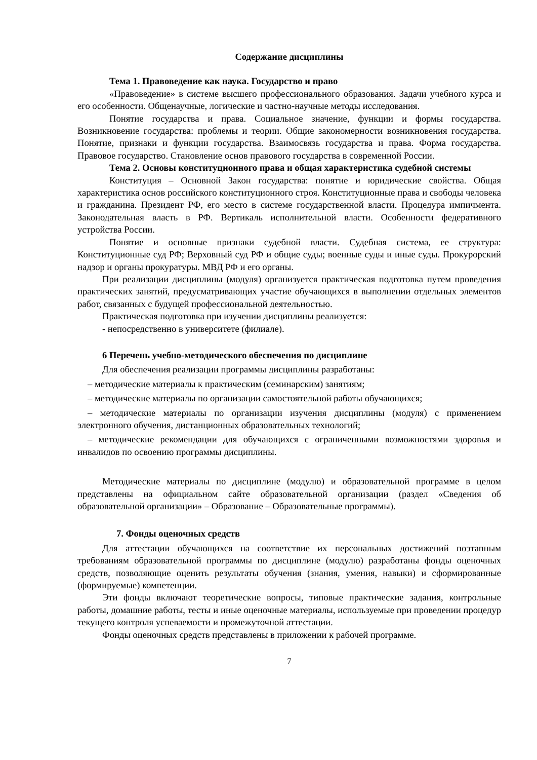Содержание дисциплины
Тема 1. Правоведение как наука. Государство и право
«Правоведение» в системе высшего профессионального образования. Задачи учебного курса и его особенности. Общенаучные, логические и частно-научные методы исследования.
Понятие государства и права. Социальное значение, функции и формы государства. Возникновение государства: проблемы и теории. Общие закономерности возникновения государства. Понятие, признаки и функции государства. Взаимосвязь государства и права. Форма государства. Правовое государство. Становление основ правового государства в современной России.
Тема 2. Основы конституционного права и общая характеристика судебной системы
Конституция – Основной Закон государства: понятие и юридические свойства. Общая характеристика основ российского конституционного строя. Конституционные права и свободы человека и гражданина. Президент РФ, его место в системе государственной власти. Процедура импичмента. Законодательная власть в РФ. Вертикаль исполнительной власти. Особенности федеративного устройства России.
Понятие и основные признаки судебной власти. Судебная система, ее структура: Конституционные суд РФ; Верховный суд РФ и общие суды; военные суды и иные суды. Прокурорский надзор и органы прокуратуры. МВД РФ и его органы.
При реализации дисциплины (модуля) организуется практическая подготовка путем проведения практических занятий, предусматривающих участие обучающихся в выполнении отдельных элементов работ, связанных с будущей профессиональной деятельностью.
Практическая подготовка при изучении дисциплины реализуется:
- непосредственно в университете (филиале).
6 Перечень учебно-методического обеспечения по дисциплине
Для обеспечения реализации программы дисциплины разработаны:
– методические материалы к практическим (семинарским) занятиям;
– методические материалы по организации самостоятельной работы обучающихся;
– методические материалы по организации изучения дисциплины (модуля) с применением электронного обучения, дистанционных образовательных технологий;
– методические рекомендации для обучающихся с ограниченными возможностями здоровья и инвалидов по освоению программы дисциплины.
Методические материалы по дисциплине (модулю) и образовательной программе в целом представлены на официальном сайте образовательной организации (раздел «Сведения об образовательной организации» – Образование – Образовательные программы).
7. Фонды оценочных средств
Для аттестации обучающихся на соответствие их персональных достижений поэтапным требованиям образовательной программы по дисциплине (модулю) разработаны фонды оценочных средств, позволяющие оценить результаты обучения (знания, умения, навыки) и сформированные (формируемые) компетенции.
Эти фонды включают теоретические вопросы, типовые практические задания, контрольные работы, домашние работы, тесты и иные оценочные материалы, используемые при проведении процедур текущего контроля успеваемости и промежуточной аттестации.
Фонды оценочных средств представлены в приложении к рабочей программе.
7